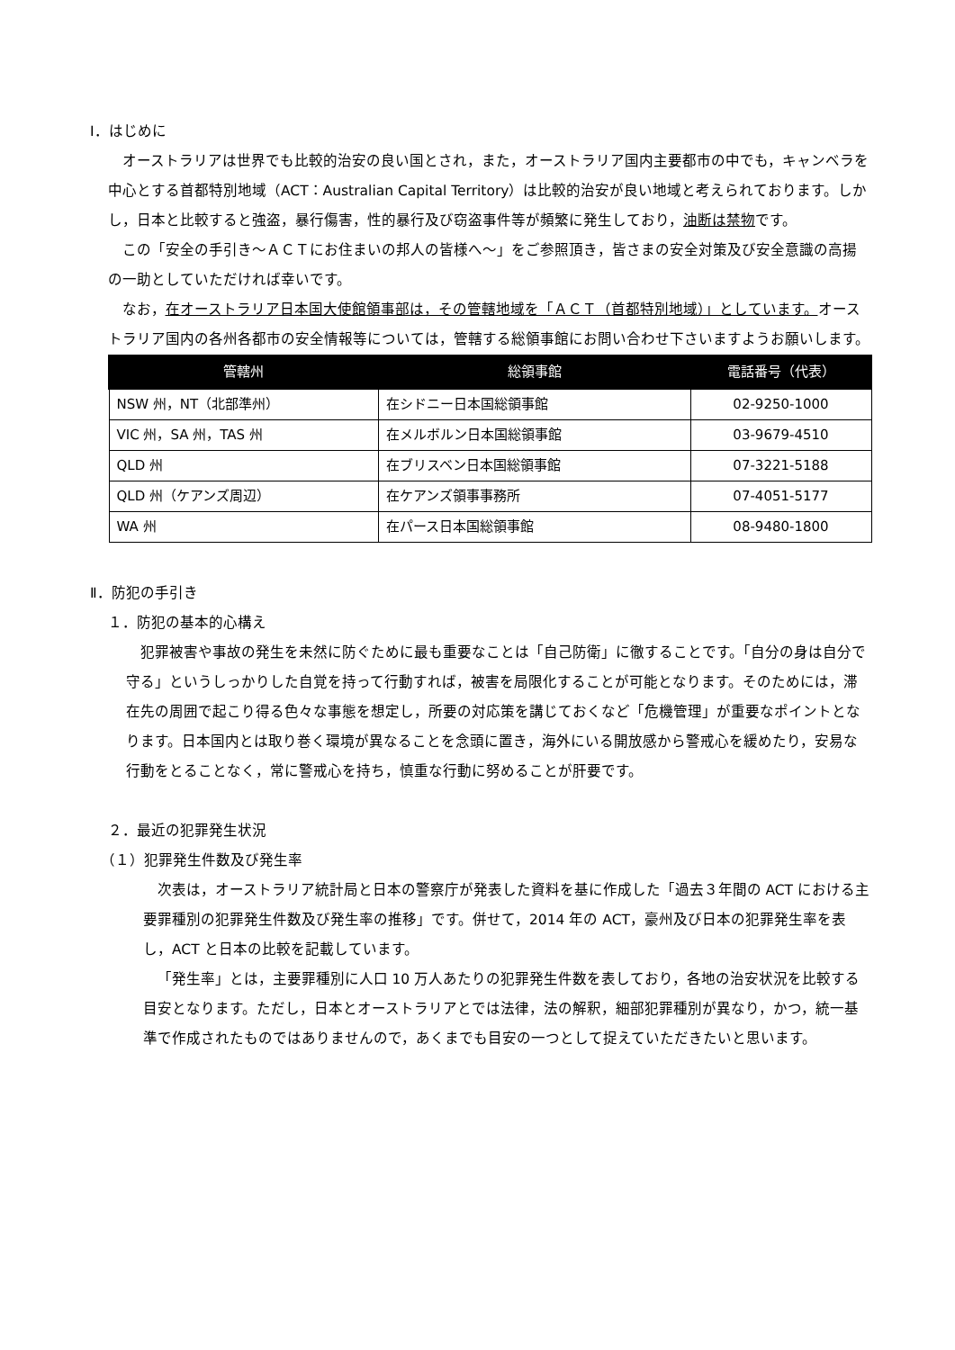Ⅰ．はじめに
オーストラリアは世界でも比較的治安の良い国とされ，また，オーストラリア国内主要都市の中でも，キャンベラを中心とする首都特別地域（ACT：Australian Capital Territory）は比較的治安が良い地域と考えられております。しかし，日本と比較すると強盗，暴行傷害，性的暴行及び窃盗事件等が頻繁に発生しており，油断は禁物です。
この「安全の手引き～ＡＣＴにお住まいの邦人の皆様へ～」をご参照頂き，皆さまの安全対策及び安全意識の高揚の一助としていただければ幸いです。
なお，在オーストラリア日本国大使館領事部は，その管轄地域を「ＡＣＴ（首都特別地域）」としています。オーストラリア国内の各州各都市の安全情報等については，管轄する総領事館にお問い合わせ下さいますようお願いします。
| 管轄州 | 総領事館 | 電話番号（代表） |
| --- | --- | --- |
| NSW 州，NT（北部準州） | 在シドニー日本国総領事館 | 02-9250-1000 |
| VIC 州，SA 州，TAS 州 | 在メルボルン日本国総領事館 | 03-9679-4510 |
| QLD 州 | 在ブリスベン日本国総領事館 | 07-3221-5188 |
| QLD 州（ケアンズ周辺） | 在ケアンズ領事事務所 | 07-4051-5177 |
| WA 州 | 在パース日本国総領事館 | 08-9480-1800 |
Ⅱ．防犯の手引き
１．防犯の基本的心構え
犯罪被害や事故の発生を未然に防ぐために最も重要なことは「自己防衛」に徹することです。「自分の身は自分で守る」というしっかりした自覚を持って行動すれば，被害を局限化することが可能となります。そのためには，滞在先の周囲で起こり得る色々な事態を想定し，所要の対応策を講じておくなど「危機管理」が重要なポイントとなります。日本国内とは取り巻く環境が異なることを念頭に置き，海外にいる開放感から警戒心を緩めたり，安易な行動をとることなく，常に警戒心を持ち，慎重な行動に努めることが肝要です。
２．最近の犯罪発生状況
（１）犯罪発生件数及び発生率
次表は，オーストラリア統計局と日本の警察庁が発表した資料を基に作成した「過去３年間の ACT における主要罪種別の犯罪発生件数及び発生率の推移」です。併せて，2014 年の ACT，豪州及び日本の犯罪発生率を表し，ACT と日本の比較を記載しています。
「発生率」とは，主要罪種別に人口 10 万人あたりの犯罪発生件数を表しており，各地の治安状況を比較する目安となります。ただし，日本とオーストラリアとでは法律，法の解釈，細部犯罪種別が異なり，かつ，統一基準で作成されたものではありませんので，あくまでも目安の一つとして捉えていただきたいと思います。